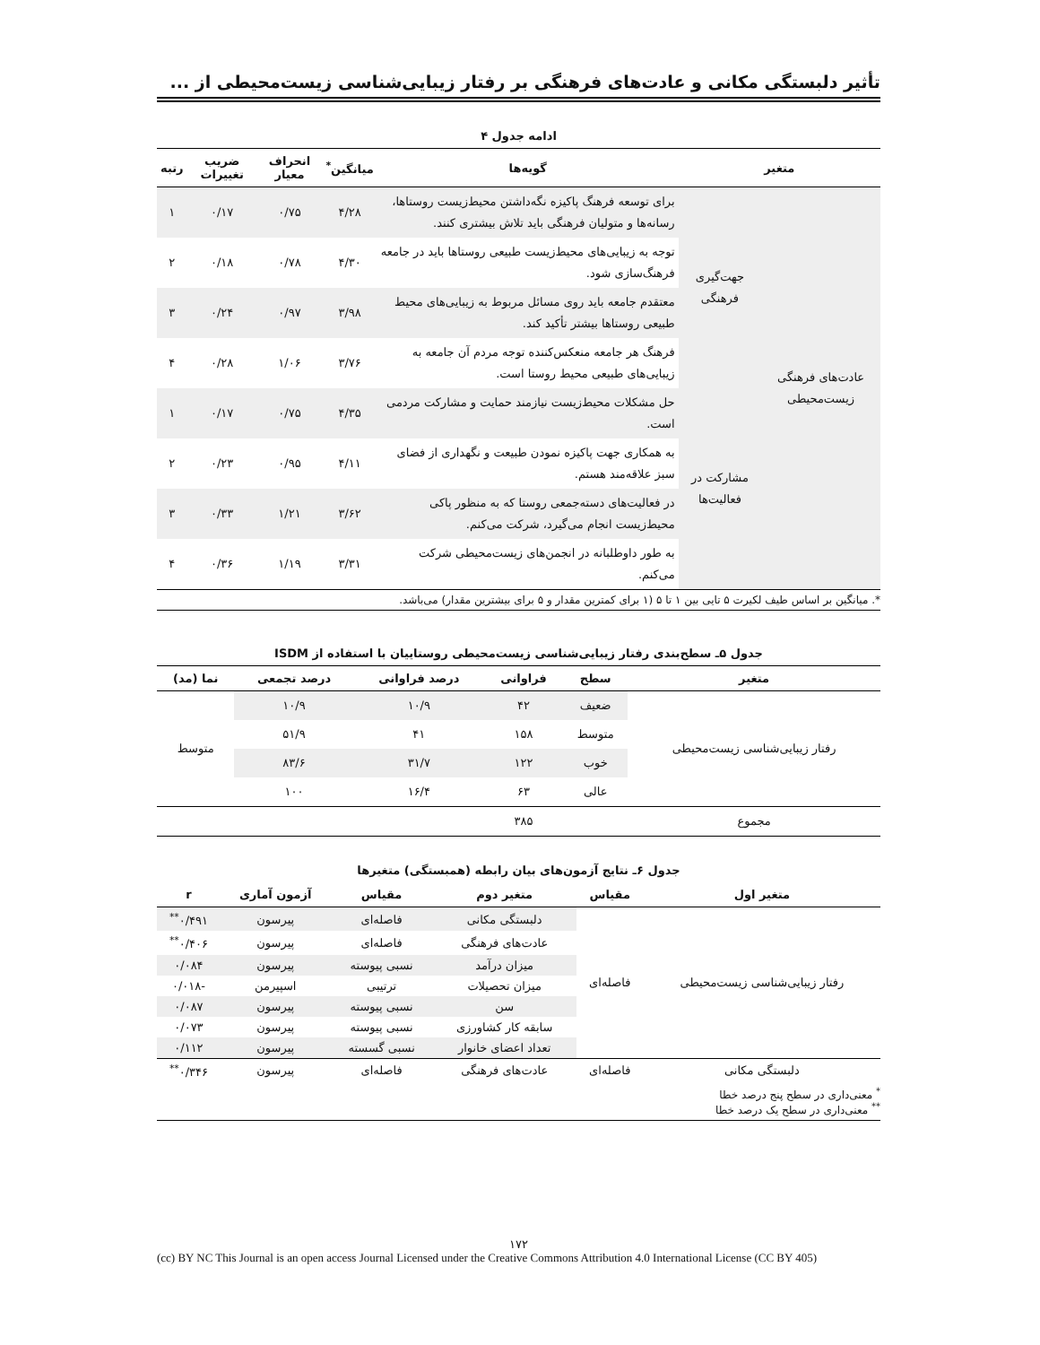تأثیر دلبستگی مکانی و عادت‌های فرهنگی بر رفتار زیبایی‌شناسی زیست‌محیطی از ...
ادامه جدول ۴
| متغیر | | گویه‌ها | میانگین<sup>*</sup> | انحراف معیار | ضریب تغییرات | رتبه |
| --- | --- | --- | --- | --- | --- | --- |
| عادت‌های فرهنگی زیست‌محیطی | جهت‌گیری فرهنگی | برای توسعه فرهنگ پاکیزه نگه‌داشتن محیط‌زیست روستاها، رسانه‌ها و متولیان فرهنگی باید تلاش بیشتری کنند. | ۴/۲۸ | ۰/۷۵ | ۰/۱۷ | ۱ |
| | | توجه به زیبایی‌های محیط‌زیست طبیعی روستاها باید در جامعه فرهنگ‌سازی شود. | ۴/۳۰ | ۰/۷۸ | ۰/۱۸ | ۲ |
| | | معتقدم جامعه باید روی مسائل مربوط به زیبایی‌های محیط طبیعی روستاها بیشتر تأکید کند. | ۳/۹۸ | ۰/۹۷ | ۰/۲۴ | ۳ |
| | | فرهنگ هر جامعه منعکس‌کننده توجه مردم آن جامعه به زیبایی‌های طبیعی محیط روستا است. | ۳/۷۶ | ۱/۰۶ | ۰/۲۸ | ۴ |
| | مشارکت در فعالیت‌ها | حل مشکلات محیط‌زیست نیازمند حمایت و مشارکت مردمی است. | ۴/۳۵ | ۰/۷۵ | ۰/۱۷ | ۱ |
| | | به همکاری جهت پاکیزه نمودن طبیعت و نگهداری از فضای سبز علاقه‌مند هستم. | ۴/۱۱ | ۰/۹۵ | ۰/۲۳ | ۲ |
| | | در فعالیت‌های دسته‌جمعی روستا که به منظور پاکی محیط‌زیست انجام می‌گیرد، شرکت می‌کنم. | ۳/۶۲ | ۱/۲۱ | ۰/۳۳ | ۳ |
| | | به طور داوطلبانه در انجمن‌های زیست‌محیطی شرکت می‌کنم. | ۳/۳۱ | ۱/۱۹ | ۰/۳۶ | ۴ |
*. میانگین بر اساس طیف لکیرت ۵ تایی بین ۱ تا ۵ (۱ برای کمترین مقدار و ۵ برای بیشترین مقدار) می‌باشد.
جدول ۵ـ سطح‌بندی رفتار زیبایی‌شناسی زیست‌محیطی روستاییان با استفاده از ISDM
| متغیر | سطح | فراوانی | درصد فراوانی | درصد تجمعی | نما (مد) |
| --- | --- | --- | --- | --- | --- |
| رفتار زیبایی‌شناسی زیست‌محیطی | ضعیف | ۴۲ | ۱۰/۹ | ۱۰/۹ | متوسط |
| | متوسط | ۱۵۸ | ۴۱ | ۵۱/۹ | |
| | خوب | ۱۲۲ | ۳۱/۷ | ۸۳/۶ | |
| | عالی | ۶۳ | ۱۶/۴ | ۱۰۰ | |
| مجموع | | ۳۸۵ | | | |
جدول ۶ـ نتایج آزمون‌های بیان رابطه (همبستگی) متغیرها
| متغیر اول | مقیاس | متغیر دوم | مقیاس | آزمون آماری | r |
| --- | --- | --- | --- | --- | --- |
| رفتار زیبایی‌شناسی زیست‌محیطی | فاصله‌ای | دلبستگی مکانی | فاصله‌ای | پیرسون | ۰/۴۹۱<sup>**</sup> |
| | | عادت‌های فرهنگی | فاصله‌ای | پیرسون | ۰/۴۰۶<sup>**</sup> |
| | | میزان درآمد | نسبی پیوسته | پیرسون | ۰/۰۸۴ |
| | | میزان تحصیلات | ترتیبی | اسپیرمن | -۰/۰۱۸ |
| | | سن | نسبی پیوسته | پیرسون | ۰/۰۸۷ |
| | | سابقه کار کشاورزی | نسبی پیوسته | پیرسون | ۰/۰۷۳ |
| | | تعداد اعضای خانوار | نسبی گسسته | پیرسون | ۰/۱۱۲ |
| دلبستگی مکانی | فاصله‌ای | عادت‌های فرهنگی | فاصله‌ای | پیرسون | ۰/۳۴۶<sup>**</sup> |
<sup>*</sup> معنی‌داری در سطح پنج درصد خطا
<sup>**</sup> معنی‌داری در سطح یک درصد خطا
۱۷۲
(cc) BY NC This Journal is an open access Journal Licensed under the Creative Commons Attribution 4.0 International License (CC BY 405)